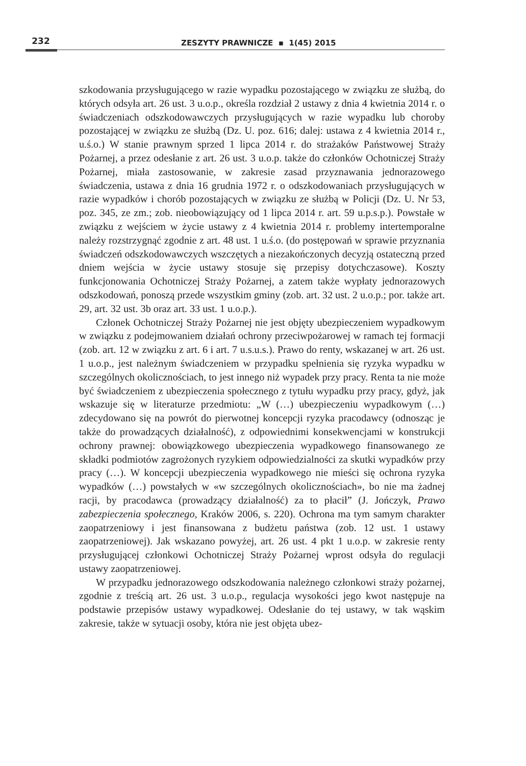232
ZESZYTY PRAWNICZE ▪ 1(45) 2015
szkodowania przysługującego w razie wypadku pozostającego w związku ze służbą, do których odsyła art. 26 ust. 3 u.o.p., określa rozdział 2 ustawy z dnia 4 kwietnia 2014 r. o świadczeniach odszkodowawczych przysługujących w razie wypadku lub choroby pozostającej w związku ze służbą (Dz. U. poz. 616; dalej: ustawa z 4 kwietnia 2014 r., u.ś.o.) W stanie prawnym sprzed 1 lipca 2014 r. do strażaków Państwowej Straży Pożarnej, a przez odesłanie z art. 26 ust. 3 u.o.p. także do członków Ochotniczej Straży Pożarnej, miała zastosowanie, w zakresie zasad przyznawania jednorazowego świadczenia, ustawa z dnia 16 grudnia 1972 r. o odszkodowaniach przysługujących w razie wypadków i chorób pozostających w związku ze służbą w Policji (Dz. U. Nr 53, poz. 345, ze zm.; zob. nieobowiązujący od 1 lipca 2014 r. art. 59 u.p.s.p.). Powstałe w związku z wejściem w życie ustawy z 4 kwietnia 2014 r. problemy intertemporalne należy rozstrzygnąć zgodnie z art. 48 ust. 1 u.ś.o. (do postępowań w sprawie przyznania świadczeń odszkodowawczych wszczętych a niezakończonych decyzją ostateczną przed dniem wejścia w życie ustawy stosuje się przepisy dotychczasowe). Koszty funkcjonowania Ochotniczej Straży Pożarnej, a zatem także wypłaty jednorazowych odszkodowań, ponoszą przede wszystkim gminy (zob. art. 32 ust. 2 u.o.p.; por. także art. 29, art. 32 ust. 3b oraz art. 33 ust. 1 u.o.p.).
Członek Ochotniczej Straży Pożarnej nie jest objęty ubezpieczeniem wypadkowym w związku z podejmowaniem działań ochrony przeciwpożarowej w ramach tej formacji (zob. art. 12 w związku z art. 6 i art. 7 u.s.u.s.). Prawo do renty, wskazanej w art. 26 ust. 1 u.o.p., jest należnym świadczeniem w przypadku spełnienia się ryzyka wypadku w szczególnych okolicznościach, to jest innego niż wypadek przy pracy. Renta ta nie może być świadczeniem z ubezpieczenia społecznego z tytułu wypadku przy pracy, gdyż, jak wskazuje się w literaturze przedmiotu: „W (…) ubezpieczeniu wypadkowym (…) zdecydowano się na powrót do pierwotnej koncepcji ryzyka pracodawcy (odnosząc je także do prowadzących działalność), z odpowiednimi konsekwencjami w konstrukcji ochrony prawnej: obowiązkowego ubezpieczenia wypadkowego finansowanego ze składki podmiotów zagrożonych ryzykiem odpowiedzialności za skutki wypadków przy pracy (…). W koncepcji ubezpieczenia wypadkowego nie mieści się ochrona ryzyka wypadków (…) powstałych w «w szczególnych okolicznościach», bo nie ma żadnej racji, by pracodawca (prowadzący działalność) za to płacił” (J. Jończyk, Prawo zabezpieczenia społecznego, Kraków 2006, s. 220). Ochrona ma tym samym charakter zaopatrzeniowy i jest finansowana z budżetu państwa (zob. 12 ust. 1 ustawy zaopatrzeniowej). Jak wskazano powyżej, art. 26 ust. 4 pkt 1 u.o.p. w zakresie renty przysługującej członkowi Ochotniczej Straży Pożarnej wprost odsyła do regulacji ustawy zaopatrzeniowej.
W przypadku jednorazowego odszkodowania należnego członkowi straży pożarnej, zgodnie z treścią art. 26 ust. 3 u.o.p., regulacja wysokości jego kwot następuje na podstawie przepisów ustawy wypadkowej. Odesłanie do tej ustawy, w tak wąskim zakresie, także w sytuacji osoby, która nie jest objęta ubez-